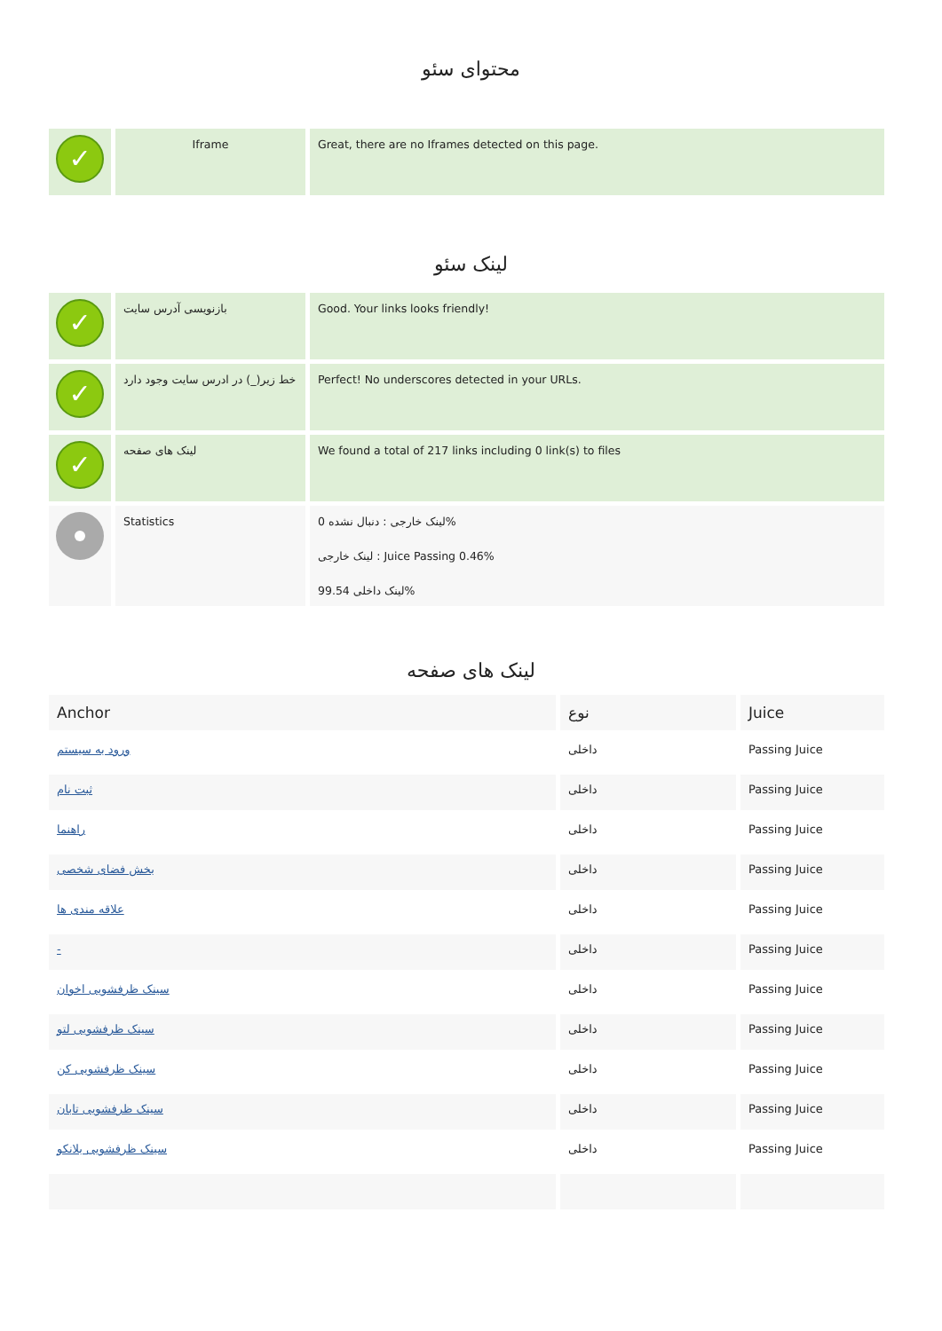محتوای سئو
| ✓ | Iframe | Great, there are no Iframes detected on this page. |
لینک سئو
| ✓ | بازنویسی آدرس سایت | Good. Your links looks friendly! |
| ✓ | خط زیر(_) در ادرس سایت وجود دارد | Perfect! No underscores detected in your URLs. |
| ✓ | لینک های صفحه | We found a total of 217 links including 0 link(s) to files |
| | Statistics | لینک خارجی : دنبال نشده 0% لینک خارجی : Juice Passing 0.46% لینک داخلی 99.54% |
لینک های صفحه
| Anchor | نوع | Juice |
| --- | --- | --- |
| ورود به سیستم | داخلی | Passing Juice |
| ثبت نام | داخلی | Passing Juice |
| راهنما | داخلی | Passing Juice |
| بخش فضای شخصی | داخلی | Passing Juice |
| علاقه مندی ها | داخلی | Passing Juice |
| - | داخلی | Passing Juice |
| سینک ظرفشویی اخوان | داخلی | Passing Juice |
| سینک ظرفشویی لتو | داخلی | Passing Juice |
| سینک ظرفشویی کن | داخلی | Passing Juice |
| سینک ظرفشویی تابان | داخلی | Passing Juice |
| سینک ظرفشویی بلانکو | داخلی | Passing Juice |